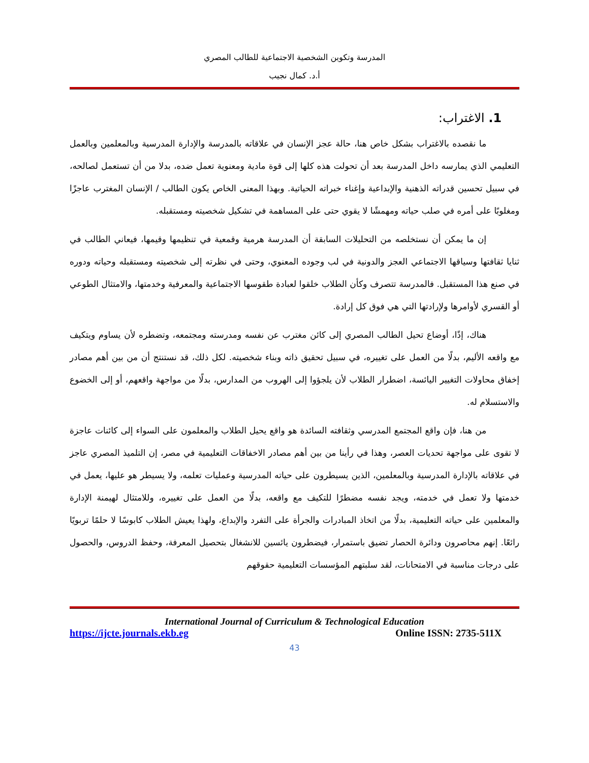المدرسة وتكوين الشخصية الاجتماعية للطالب المصري
أ.د. كمال نجيب
1. الاغتراب:
ما نقصده بالاغتراب بشكل خاص هنا، حالة عجز الإنسان في علاقاته بالمدرسة والإدارة المدرسية وبالمعلمين وبالعمل التعليمي الذي يمارسه داخل المدرسة بعد أن تحولت هذه كلها إلى قوة مادية ومعنوية تعمل ضده، بدلا من أن تستعمل لصالحه، في سبيل تحسين قدراته الذهنية والإبداعية وإغناء خبراته الحياتية. وبهذا المعنى الخاص يكون الطالب / الإنسان المغترب عاجزًا ومغلوبًا على أمره في صلب حياته ومهمشًا لا يقوي حتى على المساهمة في تشكيل شخصيته ومستقبله.
إن ما يمكن أن نستخلصه من التحليلات السابقة أن المدرسة هرمية وقمعية في تنظيمها وقيمها، فيعاني الطالب في ثنايا ثقافتها وسياقها الاجتماعي العجز والدونية في لب وجوده المعنوي، وحتى في نظرته إلى شخصيته ومستقبله وحياته ودوره في صنع هذا المستقبل. فالمدرسة تتصرف وكأن الطلاب خلقوا لعبادة طقوسها الاجتماعية والمعرفية وخدمتها، والامتثال الطوعي أو القسري لأوامرها ولإرادتها التي هي فوق كل إرادة.
هناك، إذًا، أوضاع تحيل الطالب المصري إلى كائن مغترب عن نفسه ومدرسته ومجتمعه، وتضطره لأن يساوم ويتكيف مع واقعه الأليم، بدلًا من العمل على تغييره، في سبيل تحقيق ذاته وبناء شخصيته. لكل ذلك، قد نستنتج أن من بين أهم مصادر إخفاق محاولات التغيير اليائسة، اضطرار الطلاب لأن يلجؤوا إلى الهروب من المدارس، بدلًا من مواجهة واقعهم، أو إلى الخضوع والاستسلام له.
من هنا، فإن واقع المجتمع المدرسي وثقافته السائدة هو واقع يحيل الطلاب والمعلمون على السواء إلى كائنات عاجزة لا تقوى على مواجهة تحديات العصر، وهذا في رأينا من بين أهم مصادر الاخفاقات التعليمية في مصر، إن التلميذ المصري عاجز في علاقاته بالإدارة المدرسية وبالمعلمين، الذين يسيطرون على حياته المدرسية وعمليات تعلمه، ولا يسيطر هو عليها، يعمل في خدمتها ولا تعمل في خدمته، ويجد نفسه مضطرًا للتكيف مع واقعه، بدلًا من العمل على تغييره، وللامتثال لهيمنة الإدارة والمعلمين على حياته التعليمية، بدلًا من اتخاذ المبادرات والجرأة على التفرد والإبداع، ولهذا يعيش الطلاب كابوسًا لا حلمًا تربويًا رائعًا. إنهم محاصرون ودائرة الحصار تضيق باستمرار، فيضطرون يائسين للانشغال بتحصيل المعرفة، وحفظ الدروس، والحصول على درجات مناسبة في الامتحانات، لقد سلبتهم المؤسسات التعليمية حقوقهم
International Journal of Curriculum & Technological Education
https://ijcte.journals.ekb.eg Online ISSN: 2735-511X
43